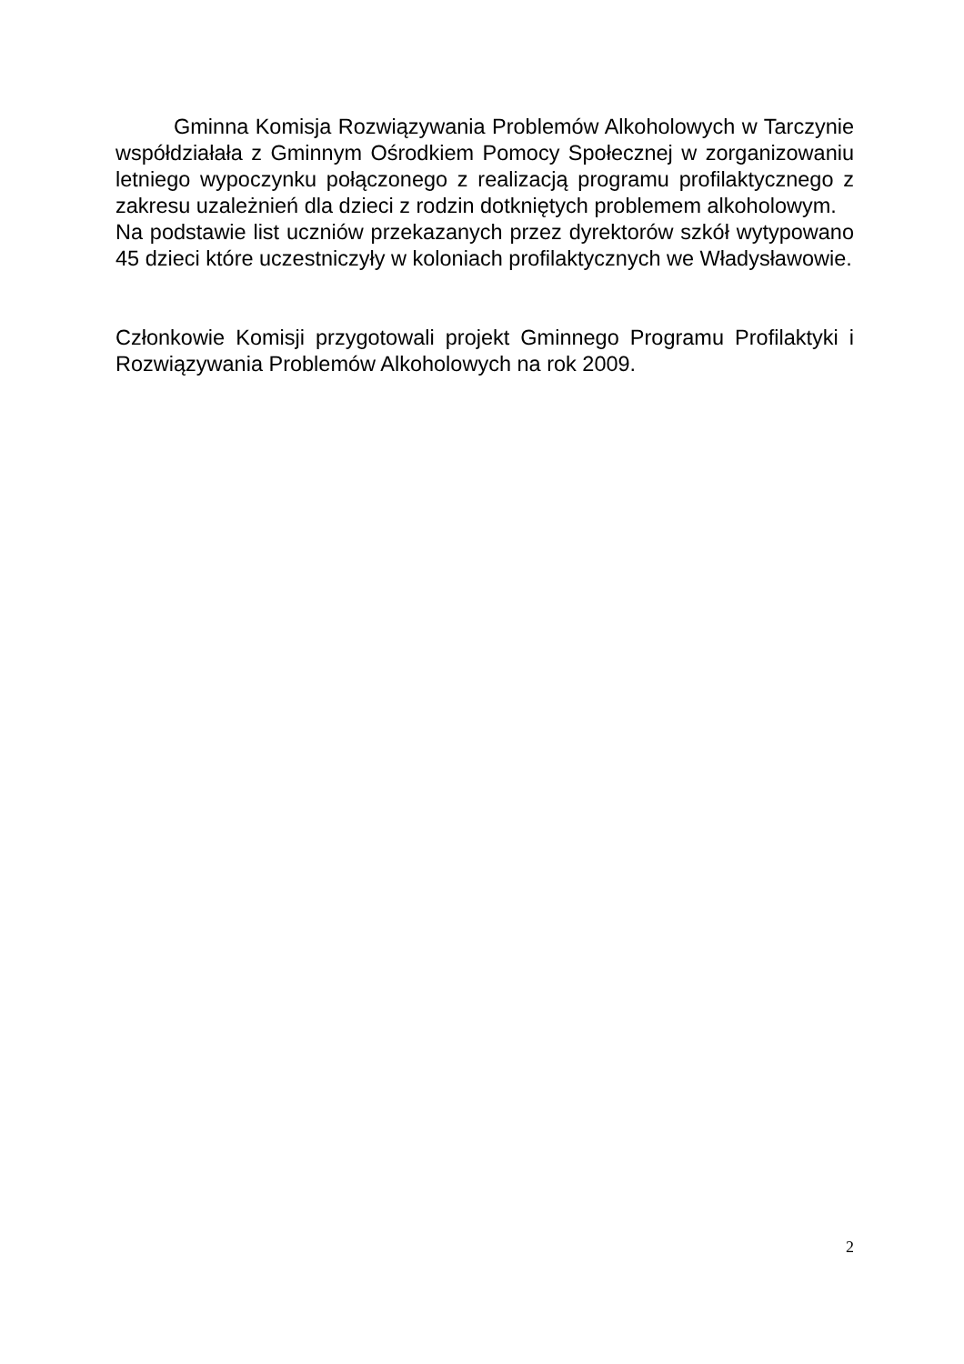Gminna Komisja Rozwiązywania Problemów Alkoholowych w Tarczynie współdziałała z Gminnym Ośrodkiem Pomocy Społecznej w zorganizowaniu letniego wypoczynku połączonego z realizacją programu profilaktycznego z zakresu uzależnień dla dzieci z rodzin dotkniętych problemem alkoholowym.
Na podstawie list uczniów przekazanych przez dyrektorów szkół wytypowano 45 dzieci które uczestniczyły w koloniach profilaktycznych we Władysławowie.
Członkowie Komisji przygotowali projekt Gminnego Programu Profilaktyki i Rozwiązywania Problemów Alkoholowych na rok 2009.
2